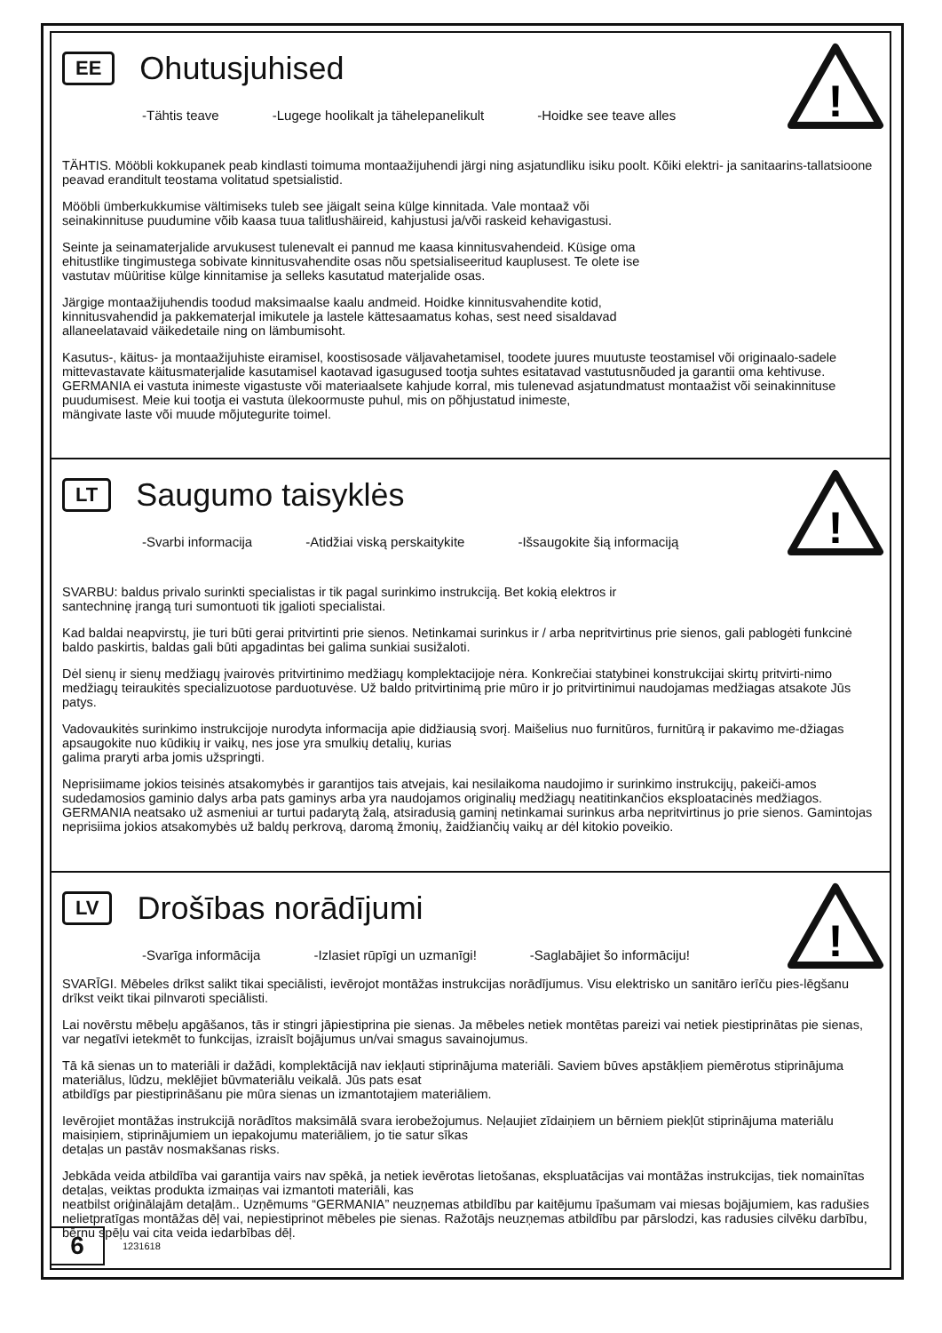!
EE
Ohutusjuhised
-Tähtis teave -Lugege hoolikalt ja tähelepanelikult -Hoidke see teave alles
TÄHTIS. Mööbli kokkupanek peab kindlasti toimuma montaažijuhendi järgi ning asjatundliku isiku poolt. Kõiki elektri- ja sanitaarins-tallatsioone peavad eranditult teostama volitatud spetsialistid.
Mööbli ümberkukkumise vältimiseks tuleb see jäigalt seina külge kinnitada. Vale montaaž või
seinakinnituse puudumine võib kaasa tuua talitlushäireid, kahjustusi ja/või raskeid kehavigastusi.
Seinte ja seinamaterjalide arvukusest tulenevalt ei pannud me kaasa kinnitusvahendeid. Küsige oma
ehitustlike tingimustega sobivate kinnitusvahendite osas nõu spetsialiseeritud kauplusest. Te olete ise
vastutav müüritise külge kinnitamise ja selleks kasutatud materjalide osas.
Järgige montaažijuhendis toodud maksimaalse kaalu andmeid. Hoidke kinnitusvahendite kotid,
kinnitusvahendid ja pakkematerjal imikutele ja lastele kättesaamatus kohas, sest need sisaldavad
allaneelatavaid väikedetaile ning on lämbumisoht.
Kasutus-, käitus- ja montaažijuhiste eiramisel, koostisosade väljavahetamisel, toodete juures muutuste teostamisel või originaalo-sadele mittevastavate käitusmaterjalide kasutamisel kaotavad igasugused tootja suhtes esitatavad vastutusnõuded ja garantii oma kehtivuse. GERMANIA ei vastuta inimeste vigastuste või materiaalsete kahjude korral, mis tulenevad asjatundmatust montaažist või seinakinnituse puudumisest. Meie kui tootja ei vastuta ülekoormuste puhul, mis on põhjustatud inimeste,
mängivate laste või muude mõjutegurite toimel.
!
LT
Saugumo taisyklės
-Svarbi informacija -Atidžiai viską perskaitykite -Išsaugokite šią informaciją
SVARBU: baldus privalo surinkti specialistas ir tik pagal surinkimo instrukciją. Bet kokią elektros ir
santechninę įrangą turi sumontuoti tik įgalioti specialistai.
Kad baldai neapvirstų, jie turi būti gerai pritvirtinti prie sienos. Netinkamai surinkus ir / arba nepritvirtinus prie sienos, gali pablogėti funkcinė baldo paskirtis, baldas gali būti apgadintas bei galima sunkiai susižaloti.
Dėl sienų ir sienų medžiagų įvairovės pritvirtinimo medžiagų komplektacijoje nėra. Konkrečiai statybinei konstrukcijai skirtų pritvirti-nimo medžiagų teiraukitės specializuotose parduotuvėse. Už baldo pritvirtinimą prie mūro ir jo pritvirtinimui naudojamas medžiagas atsakote Jūs patys.
Vadovaukitės surinkimo instrukcijoje nurodyta informacija apie didžiausią svorį. Maišelius nuo furnitūros, furnitūrą ir pakavimo me-džiagas apsaugokite nuo kūdikių ir vaikų, nes jose yra smulkių detalių, kurias
galima praryti arba jomis užspringti.
Neprisiimame jokios teisinės atsakomybės ir garantijos tais atvejais, kai nesilaikoma naudojimo ir surinkimo instrukcijų, pakeiči-amos sudedamosios gaminio dalys arba pats gaminys arba yra naudojamos originalių medžiagų neatitinkančios eksploatacinės medžiagos. GERMANIA neatsako už asmeniui ar turtui padarytą žalą, atsiradusią gaminį netinkamai surinkus arba nepritvirtinus jo prie sienos. Gamintojas neprisiima jokios atsakomybės už baldų perkrovą, daromą žmonių, žaidžiančių vaikų ar dėl kitokio poveikio.
!
LV
Drošības norādījumi
-Svarīga informācija -Izlasiet rūpīgi un uzmanīgi! -Saglabājiet šo informāciju!
SVARĪGI. Mēbeles drīkst salikt tikai speciālisti, ievērojot montāžas instrukcijas norādījumus. Visu elektrisko un sanitāro ierīču pies-lēgšanu drīkst veikt tikai pilnvaroti speciālisti.
Lai novērstu mēbeļu apgāšanos, tās ir stingri jāpiestiprina pie sienas. Ja mēbeles netiek montētas pareizi vai netiek piestiprinātas pie sienas, var negatīvi ietekmēt to funkcijas, izraisīt bojājumus un/vai smagus savainojumus.
Tā kā sienas un to materiāli ir dažādi, komplektācijā nav iekļauti stiprinājuma materiāli. Saviem būves apstākļiem piemērotus stiprinājuma materiālus, lūdzu, meklējiet būvmateriālu veikalā. Jūs pats esat
atbildīgs par piestiprināšanu pie mūra sienas un izmantotajiem materiāliem.
Ievērojiet montāžas instrukcijā norādītos maksimālā svara ierobežojumus. Neļaujiet zīdaiņiem un bērniem piekļūt stiprinājuma materiālu maisiņiem, stiprinājumiem un iepakojumu materiāliem, jo tie satur sīkas
detaļas un pastāv nosmakšanas risks.
Jebkāda veida atbildība vai garantija vairs nav spēkā, ja netiek ievērotas lietošanas, ekspluatācijas vai montāžas instrukcijas, tiek nomainītas detaļas, veiktas produkta izmaiņas vai izmantoti materiāli, kas
neatbilst oriģinālajām detaļām.. Uzņēmums “GERMANIA” neuzņemas atbildību par kaitējumu īpašumam vai miesas bojājumiem, kas radušies nelietpratīgas montāžas dēļ vai, nepiestiprinot mēbeles pie sienas. Ražotājs neuzņemas atbildību par pārslodzi, kas radusies cilvēku darbību, bērnu spēļu vai cita veida iedarbības dēļ.
6
1231618